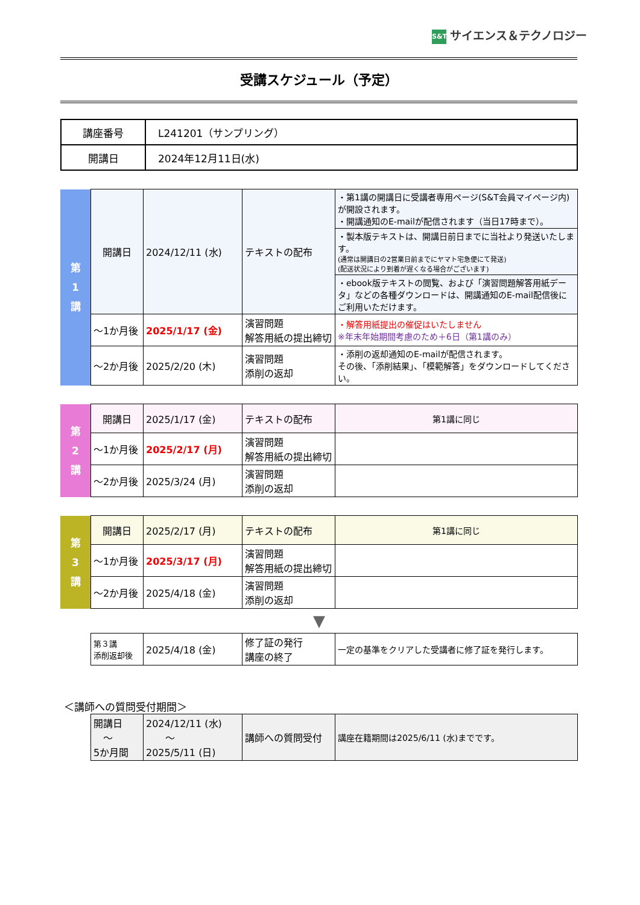S&T サイエンス＆テクノロジー
受講スケジュール（予定）
| 講座番号 | L241201（サンプリング） |
| 開講日 | 2024年12月11日(水) |
| 第 1 講 | 開講日 | 2024/12/11 (水) | テキストの配布 | ・第1講の開講日に受講者専用ページ(S&T会員マイページ内)が開設されます。 ・開講通知のE-mailが配信されます（当日17時まで）。 |
| | | | | ・製本版テキストは、開講日前日までに当社より発送いたします。 (通常は開講日の2営業日前までにヤマト宅急便にて発送) (配送状況により到着が遅くなる場合がございます) |
| | | | | ・ebook版テキストの閲覧、および「演習問題解答用紙データ」などの各種ダウンロードは、開講通知のE-mail配信後にご利用いただけます。 |
| | ～1か月後 | 2025/1/17 (金) | 演習問題 解答用紙の提出締切 | ・解答用紙提出の催促はいたしません ※年末年始期間考慮のため＋6日（第1講のみ） |
| | ～2か月後 | 2025/2/20 (木) | 演習問題 添削の返却 | ・添削の返却通知のE-mailが配信されます。 その後、「添削結果」、「模範解答」をダウンロードしてください。 |
| 第 2 講 | 開講日 | 2025/1/17 (金) | テキストの配布 | 第1講に同じ |
| | ～1か月後 | 2025/2/17 (月) | 演習問題 解答用紙の提出締切 | |
| | ～2か月後 | 2025/3/24 (月) | 演習問題 添削の返却 | |
| 第 3 講 | 開講日 | 2025/2/17 (月) | テキストの配布 | 第1講に同じ |
| | ～1か月後 | 2025/3/17 (月) | 演習問題 解答用紙の提出締切 | |
| | ～2か月後 | 2025/4/18 (金) | 演習問題 添削の返却 | |
▼
| | 第３講 添削返却後 | 2025/4/18 (金) | 修了証の発行 講座の終了 | 一定の基準をクリアした受講者に修了証を発行します。 |
＜講師への質問受付期間＞
| | 開講日 ～ 5か月間 | 2024/12/11 (水) ～ 2025/5/11 (日) | 講師への質問受付 | 講座在籍期間は2025/6/11 (水)までです。 |